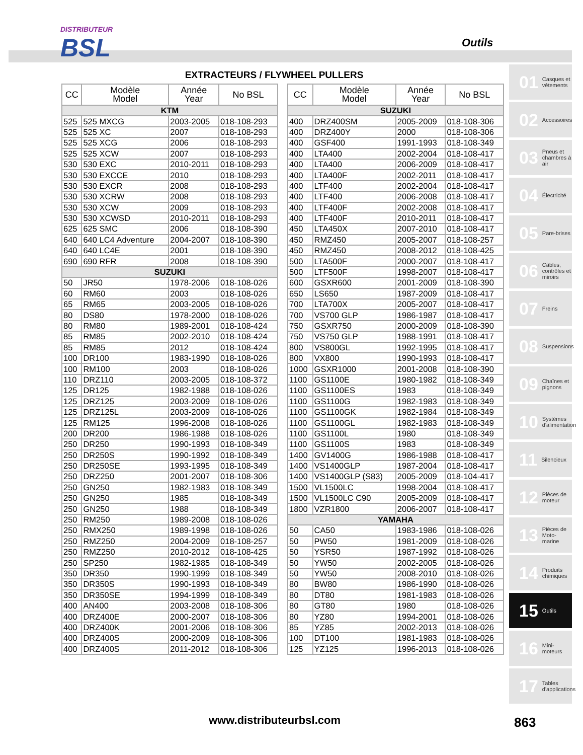DISTRIBUTEUR
BSL
Outils
EXTRACTEURS / FLYWHEEL PULLERS
| CC | Modèle Model | Année Year | No BSL |
| --- | --- | --- | --- |
| KTM | | | |
| 525 | 525 MXCG | 2003-2005 | 018-108-293 |
| 525 | 525 XC | 2007 | 018-108-293 |
| 525 | 525 XCG | 2006 | 018-108-293 |
| 525 | 525 XCW | 2007 | 018-108-293 |
| 530 | 530 EXC | 2010-2011 | 018-108-293 |
| 530 | 530 EXCCE | 2010 | 018-108-293 |
| 530 | 530 EXCR | 2008 | 018-108-293 |
| 530 | 530 XCRW | 2008 | 018-108-293 |
| 530 | 530 XCW | 2009 | 018-108-293 |
| 530 | 530 XCWSD | 2010-2011 | 018-108-293 |
| 625 | 625 SMC | 2006 | 018-108-390 |
| 640 | 640 LC4 Adventure | 2004-2007 | 018-108-390 |
| 640 | 640 LC4E | 2001 | 018-108-390 |
| 690 | 690 RFR | 2008 | 018-108-390 |
| SUZUKI | | | |
| 50 | JR50 | 1978-2006 | 018-108-026 |
| 60 | RM60 | 2003 | 018-108-026 |
| 65 | RM65 | 2003-2005 | 018-108-026 |
| 80 | DS80 | 1978-2000 | 018-108-026 |
| 80 | RM80 | 1989-2001 | 018-108-424 |
| 85 | RM85 | 2002-2010 | 018-108-424 |
| 85 | RM85 | 2012 | 018-108-424 |
| 100 | DR100 | 1983-1990 | 018-108-026 |
| 100 | RM100 | 2003 | 018-108-026 |
| 110 | DRZ110 | 2003-2005 | 018-108-372 |
| 125 | DR125 | 1982-1988 | 018-108-026 |
| 125 | DRZ125 | 2003-2009 | 018-108-026 |
| 125 | DRZ125L | 2003-2009 | 018-108-026 |
| 125 | RM125 | 1996-2008 | 018-108-026 |
| 200 | DR200 | 1986-1988 | 018-108-026 |
| 250 | DR250 | 1990-1993 | 018-108-349 |
| 250 | DR250S | 1990-1992 | 018-108-349 |
| 250 | DR250SE | 1993-1995 | 018-108-349 |
| 250 | DRZ250 | 2001-2007 | 018-108-306 |
| 250 | GN250 | 1982-1983 | 018-108-349 |
| 250 | GN250 | 1985 | 018-108-349 |
| 250 | GN250 | 1988 | 018-108-349 |
| 250 | RM250 | 1989-2008 | 018-108-026 |
| 250 | RMX250 | 1989-1998 | 018-108-026 |
| 250 | RMZ250 | 2004-2009 | 018-108-257 |
| 250 | RMZ250 | 2010-2012 | 018-108-425 |
| 250 | SP250 | 1982-1985 | 018-108-349 |
| 350 | DR350 | 1990-1999 | 018-108-349 |
| 350 | DR350S | 1990-1993 | 018-108-349 |
| 350 | DR350SE | 1994-1999 | 018-108-349 |
| 400 | AN400 | 2003-2008 | 018-108-306 |
| 400 | DRZ400E | 2000-2007 | 018-108-306 |
| 400 | DRZ400K | 2001-2006 | 018-108-306 |
| 400 | DRZ400S | 2000-2009 | 018-108-306 |
| 400 | DRZ400S | 2011-2012 | 018-108-306 |
| CC | Modèle Model | Année Year | No BSL |
| --- | --- | --- | --- |
| SUZUKI | | | |
| 400 | DRZ400SM | 2005-2009 | 018-108-306 |
| 400 | DRZ400Y | 2000 | 018-108-306 |
| 400 | GSF400 | 1991-1993 | 018-108-349 |
| 400 | LTA400 | 2002-2004 | 018-108-417 |
| 400 | LTA400 | 2006-2009 | 018-108-417 |
| 400 | LTA400F | 2002-2011 | 018-108-417 |
| 400 | LTF400 | 2002-2004 | 018-108-417 |
| 400 | LTF400 | 2006-2008 | 018-108-417 |
| 400 | LTF400F | 2002-2008 | 018-108-417 |
| 400 | LTF400F | 2010-2011 | 018-108-417 |
| 450 | LTA450X | 2007-2010 | 018-108-417 |
| 450 | RMZ450 | 2005-2007 | 018-108-257 |
| 450 | RMZ450 | 2008-2012 | 018-108-425 |
| 500 | LTA500F | 2000-2007 | 018-108-417 |
| 500 | LTF500F | 1998-2007 | 018-108-417 |
| 600 | GSXR600 | 2001-2009 | 018-108-390 |
| 650 | LS650 | 1987-2009 | 018-108-417 |
| 700 | LTA700X | 2005-2007 | 018-108-417 |
| 700 | VS700 GLP | 1986-1987 | 018-108-417 |
| 750 | GSXR750 | 2000-2009 | 018-108-390 |
| 750 | VS750 GLP | 1988-1991 | 018-108-417 |
| 800 | VS800GL | 1992-1995 | 018-108-417 |
| 800 | VX800 | 1990-1993 | 018-108-417 |
| 1000 | GSXR1000 | 2001-2008 | 018-108-390 |
| 1100 | GS1100E | 1980-1982 | 018-108-349 |
| 1100 | GS1100ES | 1983 | 018-108-349 |
| 1100 | GS1100G | 1982-1983 | 018-108-349 |
| 1100 | GS1100GK | 1982-1984 | 018-108-349 |
| 1100 | GS1100GL | 1982-1983 | 018-108-349 |
| 1100 | GS1100L | 1980 | 018-108-349 |
| 1100 | GS1100S | 1983 | 018-108-349 |
| 1400 | GV1400G | 1986-1988 | 018-108-417 |
| 1400 | VS1400GLP | 1987-2004 | 018-108-417 |
| 1400 | VS1400GLP (S83) | 2005-2009 | 018-104-417 |
| 1500 | VL1500LC | 1998-2004 | 018-108-417 |
| 1500 | VL1500LC C90 | 2005-2009 | 018-108-417 |
| 1800 | VZR1800 | 2006-2007 | 018-108-417 |
| YAMAHA | | | |
| 50 | CA50 | 1983-1986 | 018-108-026 |
| 50 | PW50 | 1981-2009 | 018-108-026 |
| 50 | YSR50 | 1987-1992 | 018-108-026 |
| 50 | YW50 | 2002-2005 | 018-108-026 |
| 50 | YW50 | 2008-2010 | 018-108-026 |
| 80 | BW80 | 1986-1990 | 018-108-026 |
| 80 | DT80 | 1981-1983 | 018-108-026 |
| 80 | GT80 | 1980 | 018-108-026 |
| 80 | YZ80 | 1994-2001 | 018-108-026 |
| 85 | YZ85 | 2002-2013 | 018-108-026 |
| 100 | DT100 | 1981-1983 | 018-108-026 |
| 125 | YZ125 | 1996-2013 | 018-108-026 |
01 Casques et vêtements
02 Accessoires
03 Pneus et chambres à air
04 Électricité
05 Pare-brises
06 Câbles, contrôles et miroirs
07 Freins
08 Suspensions
09 Chaînes et pignons
10 Systèmes d'alimentation
11 Silencieux
12 Pièces de moteur
13 Pièces de Moto-marine
14 Produits chimiques
15 Outils
16 Mini-moteurs
17 Tables d'applications
www.distributeurbsl.com 863